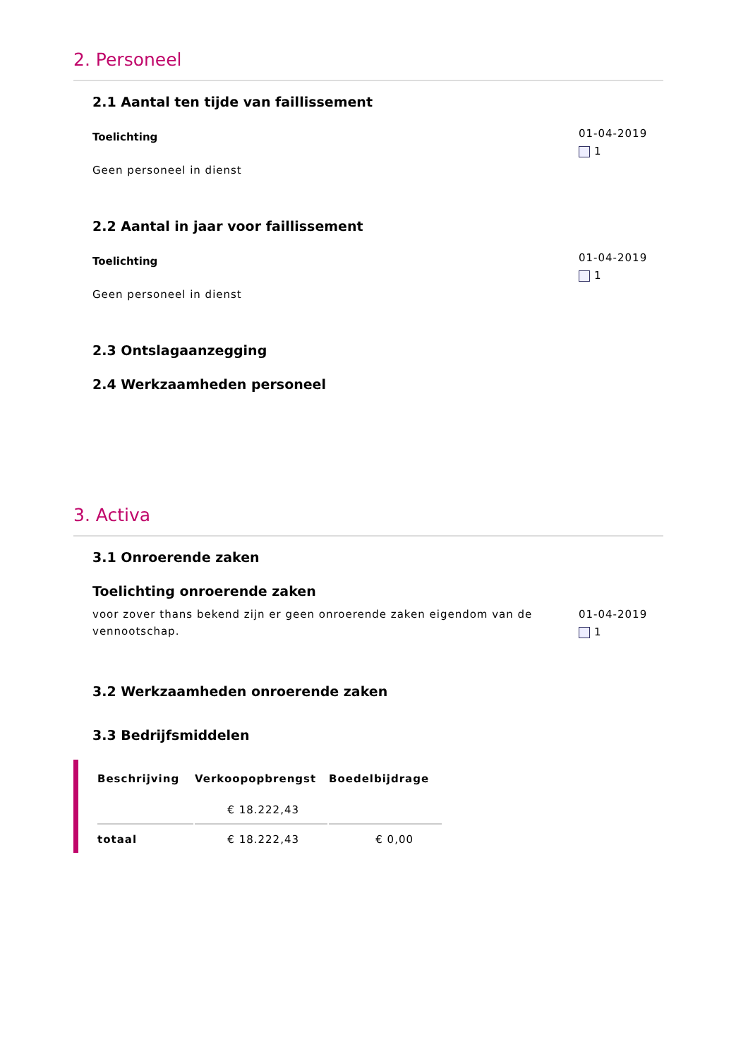2. Personeel
2.1 Aantal ten tijde van faillissement
Toelichting
Geen personeel in dienst
01-04-2019
1
2.2 Aantal in jaar voor faillissement
Toelichting
Geen personeel in dienst
01-04-2019
1
2.3 Ontslagaanzegging
2.4 Werkzaamheden personeel
3. Activa
3.1 Onroerende zaken
Toelichting onroerende zaken
voor zover thans bekend zijn er geen onroerende zaken eigendom van de vennootschap.
01-04-2019
1
3.2 Werkzaamheden onroerende zaken
3.3 Bedrijfsmiddelen
| Beschrijving | Verkoopopbrengst | Boedelbijdrage |
| --- | --- | --- |
| | € 18.222,43 | |
| totaal | € 18.222,43 | € 0,00 |